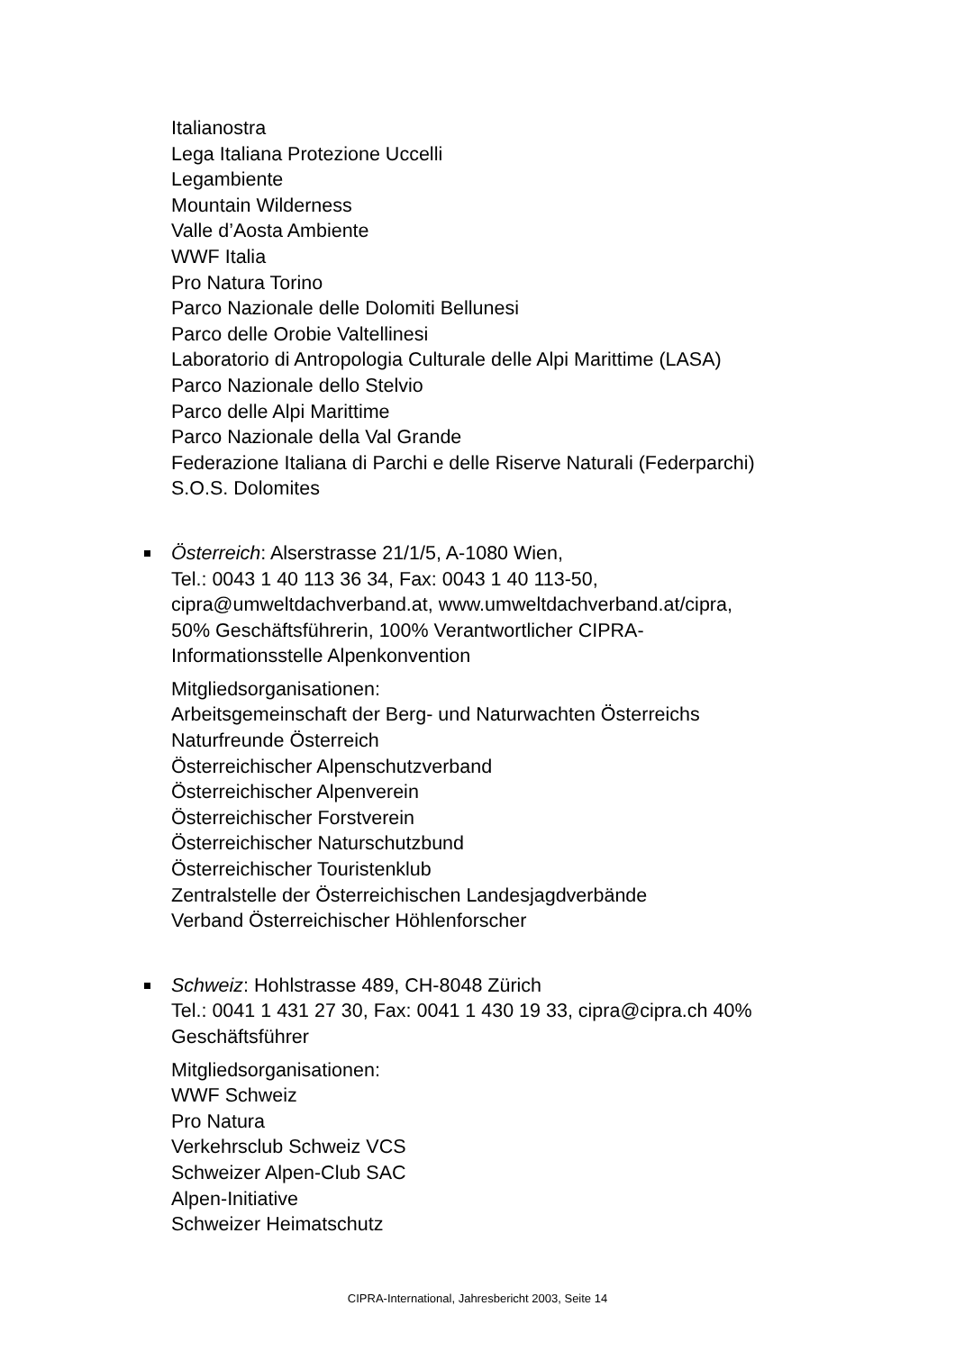Italianostra
Lega Italiana Protezione Uccelli
Legambiente
Mountain Wilderness
Valle d’Aosta Ambiente
WWF Italia
Pro Natura Torino
Parco Nazionale delle Dolomiti Bellunesi
Parco delle Orobie Valtellinesi
Laboratorio di Antropologia Culturale delle Alpi Marittime (LASA)
Parco Nazionale dello Stelvio
Parco delle Alpi Marittime
Parco Nazionale della Val Grande
Federazione Italiana di Parchi e delle Riserve Naturali (Federparchi)
S.O.S. Dolomites
Österreich: Alserstrasse 21/1/5, A-1080 Wien,
Tel.: 0043 1 40 113 36 34, Fax: 0043 1 40 113-50,
cipra@umweltdachverband.at, www.umweltdachverband.at/cipra,
50% Geschäftsführerin, 100% Verantwortlicher CIPRA-
Informationsstelle Alpenkonvention
Mitgliedsorganisationen:
Arbeitsgemeinschaft der Berg- und Naturwachten Österreichs
Naturfreunde Österreich
Österreichischer Alpenschutzverband
Österreichischer Alpenverein
Österreichischer Forstverein
Österreichischer Naturschutzbund
Österreichischer Touristenklub
Zentralstelle der Österreichischen Landesjagdverbände
Verband Österreichischer Höhlenforscher
Schweiz: Hohlstrasse 489, CH-8048 Zürich
Tel.: 0041 1 431 27 30, Fax: 0041 1 430 19 33, cipra@cipra.ch 40%
Geschäftsführer
Mitgliedsorganisationen:
WWF Schweiz
Pro Natura
Verkehrsclub Schweiz VCS
Schweizer Alpen-Club SAC
Alpen-Initiative
Schweizer Heimatschutz
CIPRA-International, Jahresbericht 2003, Seite 14